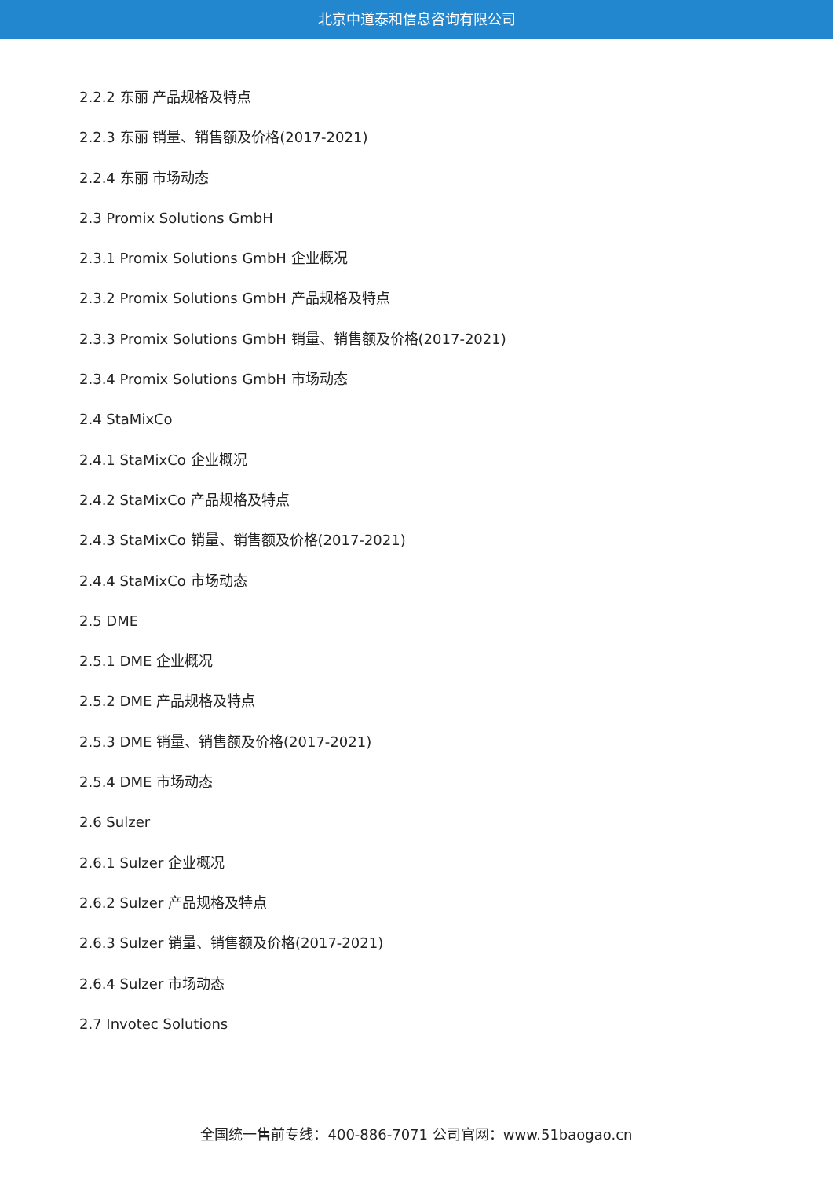北京中道泰和信息咨询有限公司
2.2.2 东丽 产品规格及特点
2.2.3 东丽 销量、销售额及价格(2017-2021)
2.2.4 东丽 市场动态
2.3 Promix Solutions GmbH
2.3.1 Promix Solutions GmbH 企业概况
2.3.2 Promix Solutions GmbH 产品规格及特点
2.3.3 Promix Solutions GmbH 销量、销售额及价格(2017-2021)
2.3.4 Promix Solutions GmbH 市场动态
2.4 StaMixCo
2.4.1 StaMixCo 企业概况
2.4.2 StaMixCo 产品规格及特点
2.4.3 StaMixCo 销量、销售额及价格(2017-2021)
2.4.4 StaMixCo 市场动态
2.5 DME
2.5.1 DME 企业概况
2.5.2 DME 产品规格及特点
2.5.3 DME 销量、销售额及价格(2017-2021)
2.5.4 DME 市场动态
2.6 Sulzer
2.6.1 Sulzer 企业概况
2.6.2 Sulzer 产品规格及特点
2.6.3 Sulzer 销量、销售额及价格(2017-2021)
2.6.4 Sulzer 市场动态
2.7 Invotec Solutions
全国统一售前专线：400-886-7071 公司官网：www.51baogao.cn